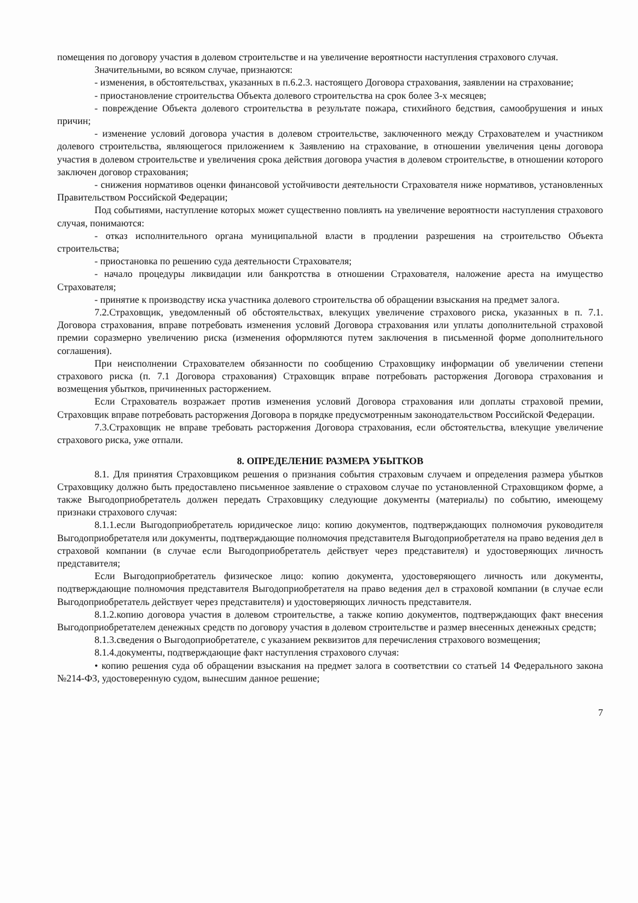помещения по договору участия в долевом строительстве и на увеличение вероятности наступления страхового случая.
Значительными, во всяком случае, признаются:
- изменения, в обстоятельствах, указанных в п.6.2.3. настоящего Договора страхования, заявлении на страхование;
- приостановление строительства Объекта долевого строительства на срок более 3-х месяцев;
- повреждение Объекта долевого строительства в результате пожара, стихийного бедствия, самообрушения и иных причин;
- изменение условий договора участия в долевом строительстве, заключенного между Страхователем и участником долевого строительства, являющегося приложением к Заявлению на страхование, в отношении увеличения цены договора участия в долевом строительстве и увеличения срока действия договора участия в долевом строительстве, в отношении которого заключен договор страхования;
- снижения нормативов оценки финансовой устойчивости деятельности Страхователя ниже нормативов, установленных Правительством Российской Федерации;
Под событиями, наступление которых может существенно повлиять на увеличение вероятности наступления страхового случая, понимаются:
- отказ исполнительного органа муниципальной власти в продлении разрешения на строительство Объекта строительства;
- приостановка по решению суда деятельности Страхователя;
- начало процедуры ликвидации или банкротства в отношении Страхователя, наложение ареста на имущество Страхователя;
- принятие к производству иска участника долевого строительства об обращении взыскания на предмет залога.
7.2.Страховщик, уведомленный об обстоятельствах, влекущих увеличение страхового риска, указанных в п. 7.1. Договора страхования, вправе потребовать изменения условий Договора страхования или уплаты дополнительной страховой премии соразмерно увеличению риска (изменения оформляются путем заключения в письменной форме дополнительного соглашения).
При неисполнении Страхователем обязанности по сообщению Страховщику информации об увеличении степени страхового риска (п. 7.1 Договора страхования) Страховщик вправе потребовать расторжения Договора страхования и возмещения убытков, причиненных расторжением.
Если Страхователь возражает против изменения условий Договора страхования или доплаты страховой премии, Страховщик вправе потребовать расторжения Договора в порядке предусмотренным законодательством Российской Федерации.
7.3.Страховщик не вправе требовать расторжения Договора страхования, если обстоятельства, влекущие увеличение страхового риска, уже отпали.
8. ОПРЕДЕЛЕНИЕ РАЗМЕРА УБЫТКОВ
8.1. Для принятия Страховщиком решения о признания события страховым случаем и определения размера убытков Страховщику должно быть предоставлено письменное заявление о страховом случае по установленной Страховщиком форме, а также Выгодоприобретатель должен передать Страховщику следующие документы (материалы) по событию, имеющему признаки страхового случая:
8.1.1.если Выгодоприобретатель юридическое лицо: копию документов, подтверждающих полномочия руководителя Выгодоприобретателя или документы, подтверждающие полномочия представителя Выгодоприобретателя на право ведения дел в страховой компании (в случае если Выгодоприобретатель действует через представителя) и удостоверяющих личность представителя;
Если Выгодоприобретатель физическое лицо: копию документа, удостоверяющего личность или документы, подтверждающие полномочия представителя Выгодоприобретателя на право ведения дел в страховой компании (в случае если Выгодоприобретатель действует через представителя) и удостоверяющих личность представителя.
8.1.2.копию договора участия в долевом строительстве, а также копию документов, подтверждающих факт внесения Выгодоприобретателем денежных средств по договору участия в долевом строительстве и размер внесенных денежных средств;
8.1.3.сведения о Выгодоприобретателе, с указанием реквизитов для перечисления страхового возмещения;
8.1.4.документы, подтверждающие факт наступления страхового случая:
• копию решения суда об обращении взыскания на предмет залога в соответствии со статьей 14 Федерального закона №214-ФЗ, удостоверенную судом, вынесшим данное решение;
7